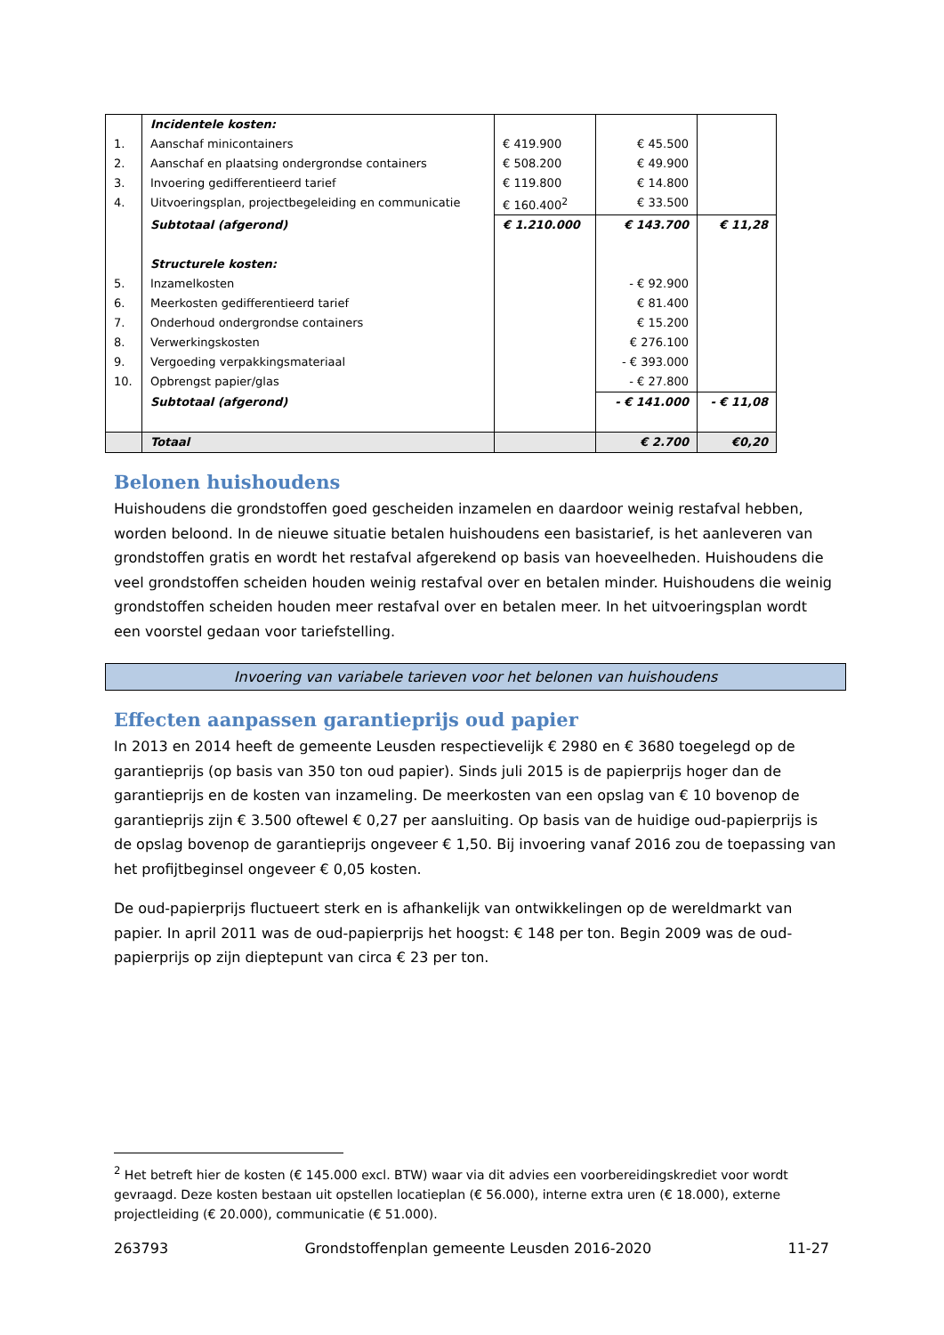| | Incidentele kosten: | | | |
| 1. | Aanschaf minicontainers | € 419.900 | € 45.500 | |
| 2. | Aanschaf en plaatsing ondergrondse containers | € 508.200 | € 49.900 | |
| 3. | Invoering gedifferentieerd tarief | € 119.800 | € 14.800 | |
| 4. | Uitvoeringsplan, projectbegeleiding en communicatie | € 160.400<sup>2</sup> | € 33.500 | |
| | Subtotaal (afgerond) | € 1.210.000 | € 143.700 | € 11,28 |
| | Structurele kosten: | | | |
| 5. | Inzamelkosten | | - € 92.900 | |
| 6. | Meerkosten gedifferentieerd tarief | | € 81.400 | |
| 7. | Onderhoud ondergrondse containers | | € 15.200 | |
| 8. | Verwerkingskosten | | € 276.100 | |
| 9. | Vergoeding verpakkingsmateriaal | | - € 393.000 | |
| 10. | Opbrengst papier/glas | | - € 27.800 | |
| | Subtotaal (afgerond) | | - € 141.000 | - € 11,08 |
| | Totaal | | € 2.700 | €0,20 |
Belonen huishoudens
Huishoudens die grondstoffen goed gescheiden inzamelen en daardoor weinig restafval hebben, worden beloond. In de nieuwe situatie betalen huishoudens een basistarief, is het aanleveren van grondstoffen gratis en wordt het restafval afgerekend op basis van hoeveelheden. Huishoudens die veel grondstoffen scheiden houden weinig restafval over en betalen minder. Huishoudens die weinig grondstoffen scheiden houden meer restafval over en betalen meer. In het uitvoeringsplan wordt een voorstel gedaan voor tariefstelling.
Invoering van variabele tarieven voor het belonen van huishoudens
Effecten aanpassen garantieprijs oud papier
In 2013 en 2014 heeft de gemeente Leusden respectievelijk € 2980 en € 3680 toegelegd op de garantieprijs (op basis van 350 ton oud papier). Sinds juli 2015 is de papierprijs hoger dan de garantieprijs en de kosten van inzameling. De meerkosten van een opslag van € 10 bovenop de garantieprijs zijn € 3.500 oftewel € 0,27 per aansluiting. Op basis van de huidige oud-papierprijs is de opslag bovenop de garantieprijs ongeveer € 1,50. Bij invoering vanaf 2016 zou de toepassing van het profijtbeginsel ongeveer € 0,05 kosten.
De oud-papierprijs fluctueert sterk en is afhankelijk van ontwikkelingen op de wereldmarkt van papier. In april 2011 was de oud-papierprijs het hoogst: € 148 per ton. Begin 2009 was de oud-papierprijs op zijn dieptepunt van circa € 23 per ton.
<sup>2</sup> Het betreft hier de kosten (€ 145.000 excl. BTW) waar via dit advies een voorbereidingskrediet voor wordt gevraagd. Deze kosten bestaan uit opstellen locatieplan (€ 56.000), interne extra uren (€ 18.000), externe projectleiding (€ 20.000), communicatie (€ 51.000).
263793 Grondstoffenplan gemeente Leusden 2016-2020 11-27